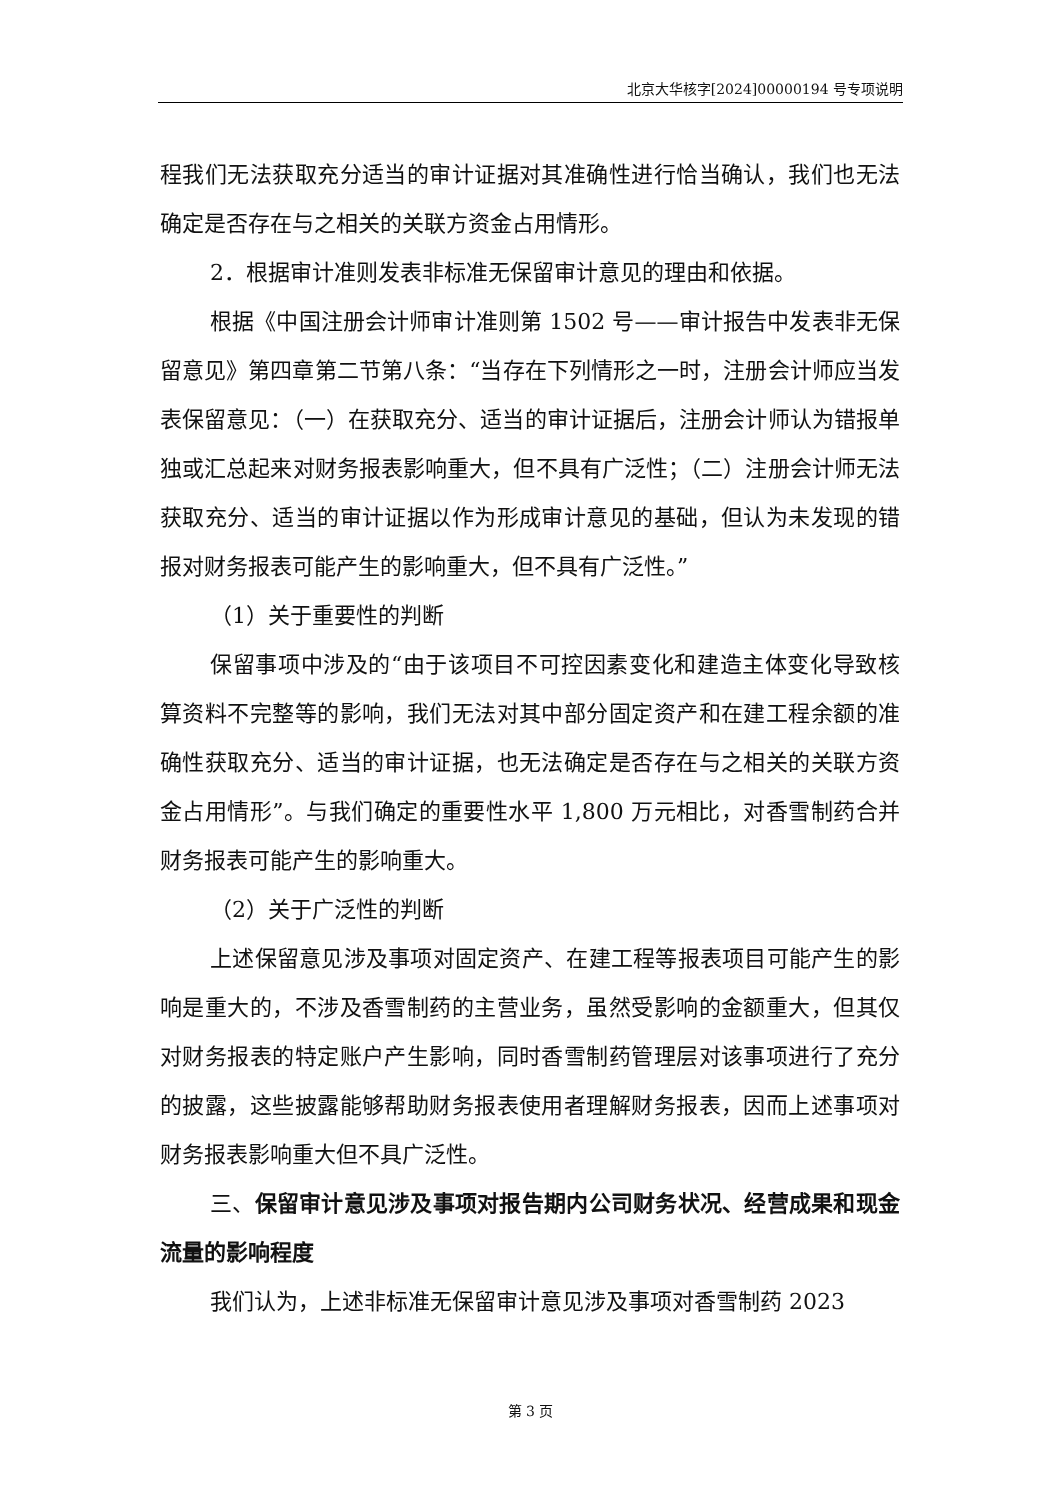北京大华核字[2024]00000194 号专项说明
程我们无法获取充分适当的审计证据对其准确性进行恰当确认，我们也无法确定是否存在与之相关的关联方资金占用情形。
2．根据审计准则发表非标准无保留审计意见的理由和依据。
根据《中国注册会计师审计准则第 1502 号——审计报告中发表非无保留意见》第四章第二节第八条：“当存在下列情形之一时，注册会计师应当发表保留意见：（一）在获取充分、适当的审计证据后，注册会计师认为错报单独或汇总起来对财务报表影响重大，但不具有广泛性；（二）注册会计师无法获取充分、适当的审计证据以作为形成审计意见的基础，但认为未发现的错报对财务报表可能产生的影响重大，但不具有广泛性。”
（1）关于重要性的判断
保留事项中涉及的“由于该项目不可控因素变化和建造主体变化导致核算资料不完整等的影响，我们无法对其中部分固定资产和在建工程余额的准确性获取充分、适当的审计证据，也无法确定是否存在与之相关的关联方资金占用情形”。与我们确定的重要性水平 1,800 万元相比，对香雪制药合并财务报表可能产生的影响重大。
（2）关于广泛性的判断
上述保留意见涉及事项对固定资产、在建工程等报表项目可能产生的影响是重大的，不涉及香雪制药的主营业务，虽然受影响的金额重大，但其仅对财务报表的特定账户产生影响，同时香雪制药管理层对该事项进行了充分的披露，这些披露能够帮助财务报表使用者理解财务报表，因而上述事项对财务报表影响重大但不具广泛性。
三、保留审计意见涉及事项对报告期内公司财务状况、经营成果和现金流量的影响程度
我们认为，上述非标准无保留审计意见涉及事项对香雪制药 2023
第 3 页